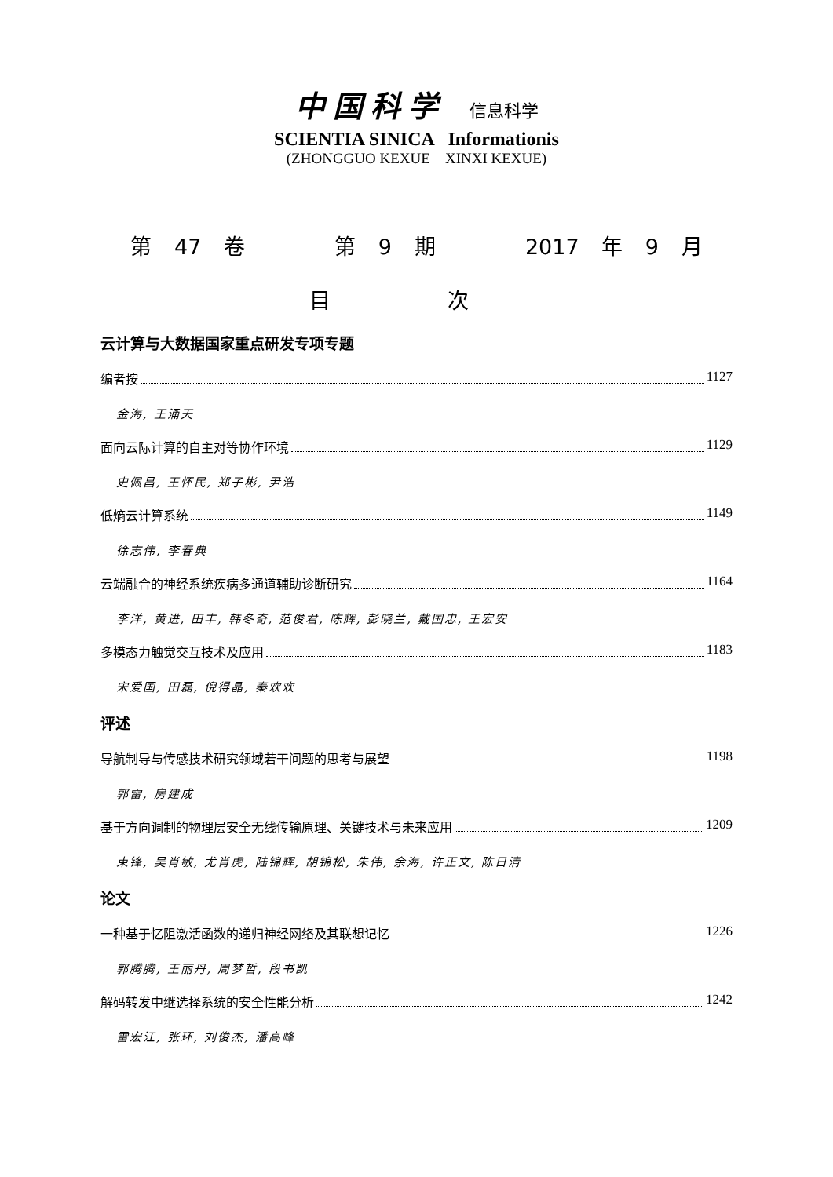中国科学 信息科学
SCIENTIA SINICA Informationis
(ZHONGGUO KEXUE XINXI KEXUE)
第 47 卷 第 9 期 2017 年 9 月
目 次
云计算与大数据国家重点研发专项专题
编者按 1127
金海, 王涌天
面向云际计算的自主对等协作环境 1129
史佩昌, 王怀民, 郑子彬, 尹浩
低熵云计算系统 1149
徐志伟, 李春典
云端融合的神经系统疾病多通道辅助诊断研究 1164
李洋, 黄进, 田丰, 韩冬奇, 范俊君, 陈辉, 彭晓兰, 戴国忠, 王宏安
多模态力触觉交互技术及应用 1183
宋爱国, 田磊, 倪得晶, 秦欢欢
评述
导航制导与传感技术研究领域若干问题的思考与展望 1198
郭雷, 房建成
基于方向调制的物理层安全无线传输原理、关键技术与未来应用 1209
束锋, 吴肖敏, 尤肖虎, 陆锦辉, 胡锦松, 朱伟, 余海, 许正文, 陈日清
论文
一种基于忆阻激活函数的递归神经网络及其联想记忆 1226
郭腾腾, 王丽丹, 周梦哲, 段书凯
解码转发中继选择系统的安全性能分析 1242
雷宏江, 张环, 刘俊杰, 潘高峰